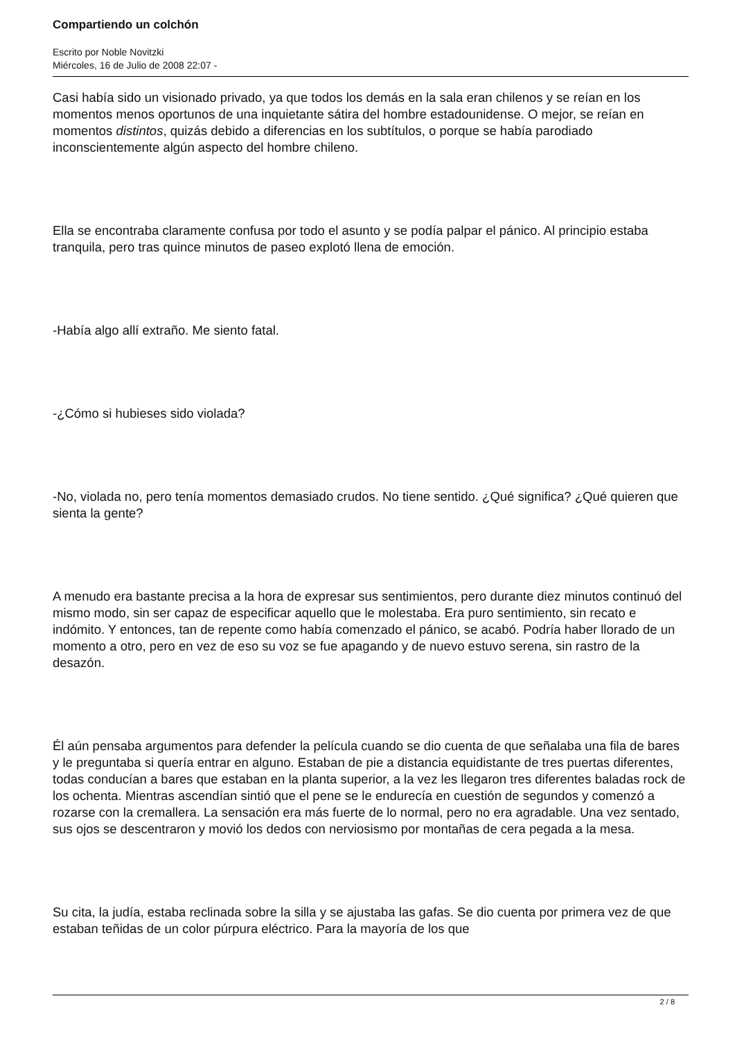Compartiendo un colchón
Escrito por Noble Novitzki
Miércoles, 16 de Julio de 2008 22:07 -
Casi había sido un visionado privado, ya que todos los demás en la sala eran chilenos y se reían en los momentos menos oportunos de una inquietante sátira del hombre estadounidense. O mejor, se reían en momentos distintos, quizás debido a diferencias en los subtítulos, o porque se había parodiado inconscientemente algún aspecto del hombre chileno.
Ella se encontraba claramente confusa por todo el asunto y se podía palpar el pánico. Al principio estaba tranquila, pero tras quince minutos de paseo explotó llena de emoción.
-Había algo allí extraño. Me siento fatal.
-¿Cómo si hubieses sido violada?
-No, violada no, pero tenía momentos demasiado crudos. No tiene sentido. ¿Qué significa? ¿Qué quieren que sienta la gente?
A menudo era bastante precisa a la hora de expresar sus sentimientos, pero durante diez minutos continuó del mismo modo, sin ser capaz de especificar aquello que le molestaba. Era puro sentimiento, sin recato e indómito. Y entonces, tan de repente como había comenzado el pánico, se acabó. Podría haber llorado de un momento a otro, pero en vez de eso su voz se fue apagando y de nuevo estuvo serena, sin rastro de la desazón.
Él aún pensaba argumentos para defender la película cuando se dio cuenta de que señalaba una fila de bares y le preguntaba si quería entrar en alguno. Estaban de pie a distancia equidistante de tres puertas diferentes, todas conducían a bares que estaban en la planta superior, a la vez les llegaron tres diferentes baladas rock de los ochenta. Mientras ascendían sintió que el pene se le endurecía en cuestión de segundos y comenzó a rozarse con la cremallera. La sensación era más fuerte de lo normal, pero no era agradable. Una vez sentado, sus ojos se descentraron y movió los dedos con nerviosismo por montañas de cera pegada a la mesa.
Su cita, la judía, estaba reclinada sobre la silla y se ajustaba las gafas. Se dio cuenta por primera vez de que estaban teñidas de un color púrpura eléctrico. Para la mayoría de los que
2 / 8